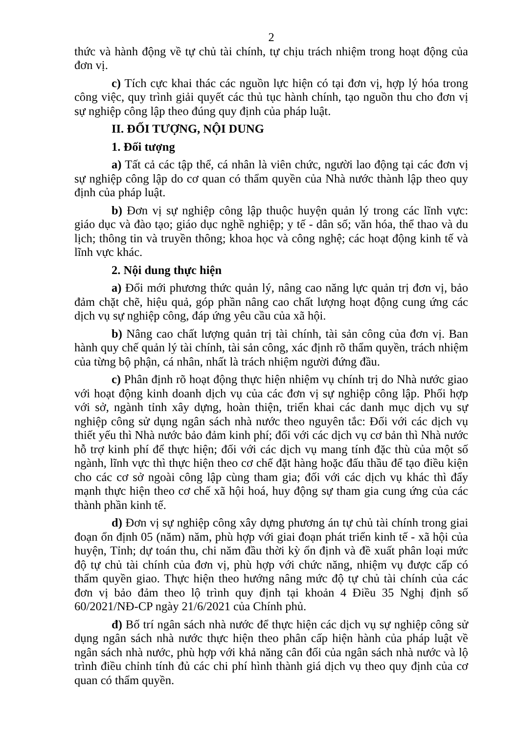2
thức và hành động về tự chủ tài chính, tự chịu trách nhiệm trong hoạt động của đơn vị.
c) Tích cực khai thác các nguồn lực hiện có tại đơn vị, hợp lý hóa trong công việc, quy trình giải quyết các thủ tục hành chính, tạo nguồn thu cho đơn vị sự nghiệp công lập theo đúng quy định của pháp luật.
II. ĐỐI TƯỢNG, NỘI DUNG
1. Đối tượng
a) Tất cả các tập thể, cá nhân là viên chức, người lao động tại các đơn vị sự nghiệp công lập do cơ quan có thẩm quyền của Nhà nước thành lập theo quy định của pháp luật.
b) Đơn vị sự nghiệp công lập thuộc huyện quản lý trong các lĩnh vực: giáo dục và đào tạo; giáo dục nghề nghiệp; y tế - dân số; văn hóa, thể thao và du lịch; thông tin và truyền thông; khoa học và công nghệ; các hoạt động kinh tế và lĩnh vực khác.
2. Nội dung thực hiện
a) Đổi mới phương thức quản lý, nâng cao năng lực quản trị đơn vị, bảo đảm chặt chẽ, hiệu quả, góp phần nâng cao chất lượng hoạt động cung ứng các dịch vụ sự nghiệp công, đáp ứng yêu cầu của xã hội.
b) Nâng cao chất lượng quản trị tài chính, tài sản công của đơn vị. Ban hành quy chế quản lý tài chính, tài sản công, xác định rõ thẩm quyền, trách nhiệm của từng bộ phận, cá nhân, nhất là trách nhiệm người đứng đầu.
c) Phân định rõ hoạt động thực hiện nhiệm vụ chính trị do Nhà nước giao với hoạt động kinh doanh dịch vụ của các đơn vị sự nghiệp công lập. Phối hợp với sở, ngành tỉnh xây dựng, hoàn thiện, triển khai các danh mục dịch vụ sự nghiệp công sử dụng ngân sách nhà nước theo nguyên tắc: Đối với các dịch vụ thiết yếu thì Nhà nước bảo đảm kinh phí; đối với các dịch vụ cơ bản thì Nhà nước hỗ trợ kinh phí để thực hiện; đối với các dịch vụ mang tính đặc thù của một số ngành, lĩnh vực thì thực hiện theo cơ chế đặt hàng hoặc đấu thầu để tạo điều kiện cho các cơ sở ngoài công lập cùng tham gia; đối với các dịch vụ khác thì đẩy mạnh thực hiện theo cơ chế xã hội hoá, huy động sự tham gia cung ứng của các thành phần kinh tế.
d) Đơn vị sự nghiệp công xây dựng phương án tự chủ tài chính trong giai đoạn ổn định 05 (năm) năm, phù hợp với giai đoạn phát triển kinh tế - xã hội của huyện, Tỉnh; dự toán thu, chi năm đầu thời kỳ ổn định và đề xuất phân loại mức độ tự chủ tài chính của đơn vị, phù hợp với chức năng, nhiệm vụ được cấp có thẩm quyền giao. Thực hiện theo hướng nâng mức độ tự chủ tài chính của các đơn vị bảo đảm theo lộ trình quy định tại khoản 4 Điều 35 Nghị định số 60/2021/NĐ-CP ngày 21/6/2021 của Chính phủ.
đ) Bố trí ngân sách nhà nước để thực hiện các dịch vụ sự nghiệp công sử dụng ngân sách nhà nước thực hiện theo phân cấp hiện hành của pháp luật về ngân sách nhà nước, phù hợp với khả năng cân đối của ngân sách nhà nước và lộ trình điều chỉnh tính đủ các chi phí hình thành giá dịch vụ theo quy định của cơ quan có thẩm quyền.